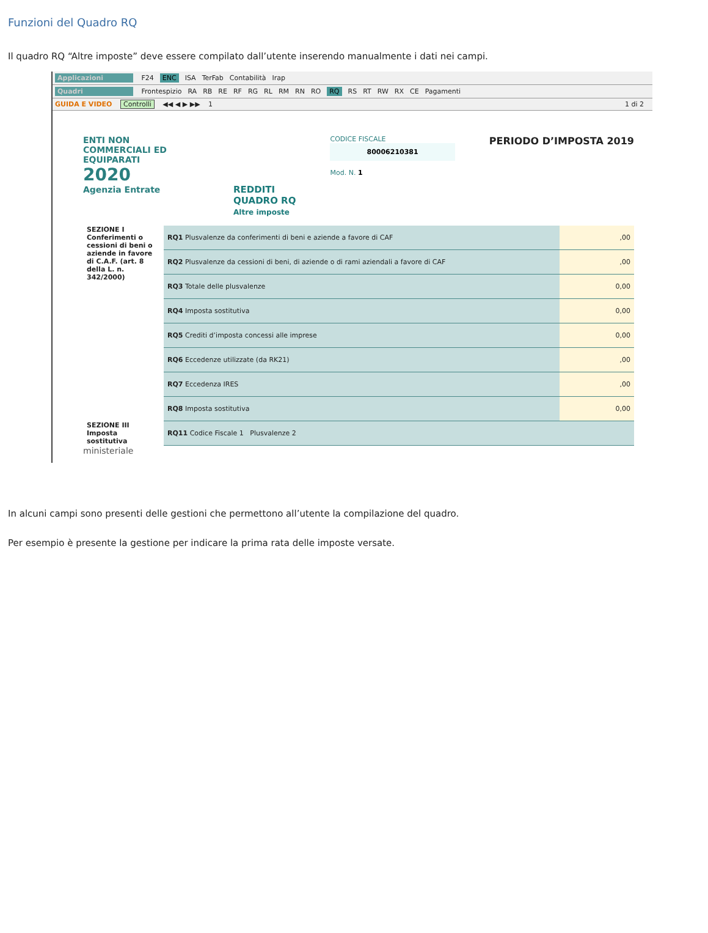Funzioni del Quadro RQ
Il quadro RQ “Altre imposte” deve essere compilato dall’utente inserendo manualmente i dati nei campi.
Applicazioni F24 ENC ISA TerFab Contabilità Irap
Quadri Frontespizio RA RB RE RF RG RL RM RN RO RQ RS RT RW RX CE Pagamenti
GUIDA E VIDEO Controlli ◀◀ ◀ ▶ ▶▶ 1 1 di 2
ENTI NON COMMERCIALI ED EQUIPARATI
2020
Agenzia Entrate
REDDITI
QUADRO RQ
Altre imposte
CODICE FISCALE
80006210381
Mod. N. 1
PERIODO D’IMPOSTA 2019
| SEZIONE I Conferimenti o cessioni di beni o aziende in favore di C.A.F. (art. 8 della L. n. 342/2000) | RQ1 Plusvalenze da conferimenti di beni e aziende a favore di CAF | ,00 |
| | RQ2 Plusvalenze da cessioni di beni, di aziende o di rami aziendali a favore di CAF | ,00 |
| | RQ3 Totale delle plusvalenze | 0,00 |
| | RQ4 Imposta sostitutiva | 0,00 |
| | RQ5 Crediti d’imposta concessi alle imprese | 0,00 |
| | RQ6 Eccedenze utilizzate (da RK21) | ,00 |
| | RQ7 Eccedenza IRES | ,00 |
| | RQ8 Imposta sostitutiva | 0,00 |
| SEZIONE III Imposta sostitutiva | RQ11 Codice Fiscale 1 Plusvalenze 2 | |
ministeriale
In alcuni campi sono presenti delle gestioni che permettono all’utente la compilazione del quadro.
Per esempio è presente la gestione per indicare la prima rata delle imposte versate.